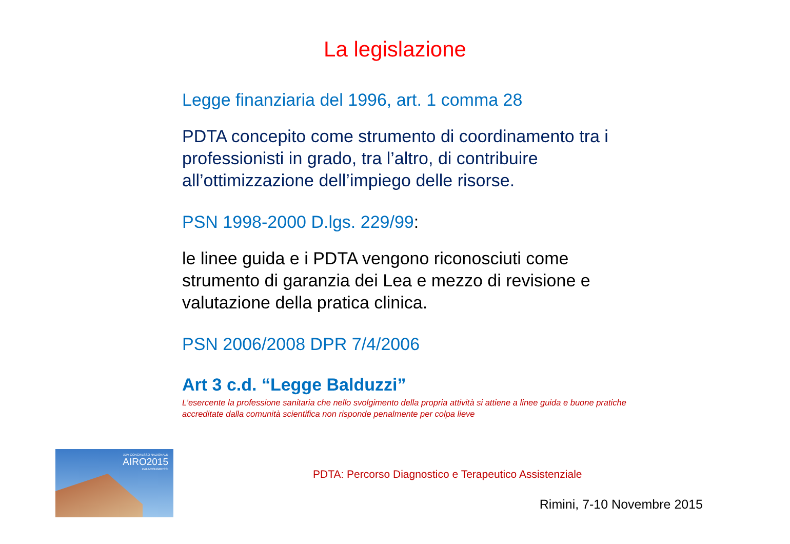La legislazione
Legge finanziaria del 1996, art. 1 comma 28
PDTA concepito come strumento di coordinamento tra i professionisti in grado, tra l’altro, di contribuire all’ottimizzazione dell’impiego delle risorse.
PSN 1998-2000 D.lgs. 229/99:
le linee guida e i PDTA vengono riconosciuti come strumento di garanzia dei Lea e mezzo di revisione e valutazione della pratica clinica.
PSN 2006/2008 DPR 7/4/2006
Art 3 c.d. “Legge Balduzzi”
L’esercente la professione sanitaria che nello svolgimento della propria attività si attiene a linee guida e buone pratiche accreditate dalla comunità scientifica non risponde penalmente per colpa lieve
XXV CONGRESSO NAZIONALE
AIRO2015
PALACONGRESSI
PDTA: Percorso Diagnostico e Terapeutico Assistenziale
Rimini, 7-10 Novembre 2015